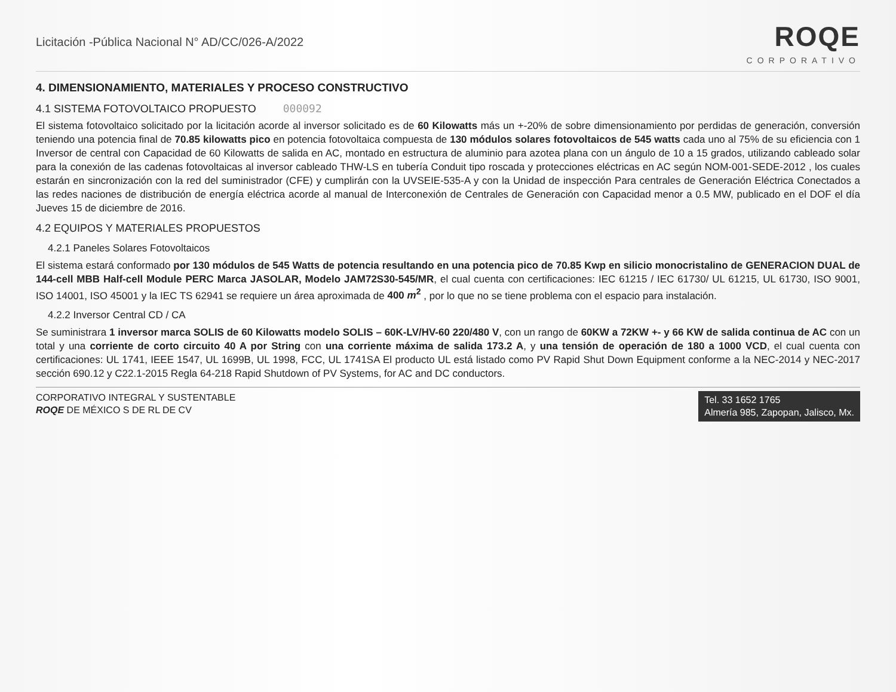Licitación -Pública Nacional N° AD/CC/026-A/2022
ROQE
CORPORATIVO
4. DIMENSIONAMIENTO, MATERIALES Y PROCESO CONSTRUCTIVO
4.1 SISTEMA FOTOVOLTAICO PROPUESTO 000092
El sistema fotovoltaico solicitado por la licitación acorde al inversor solicitado es de 60 Kilowatts más un +-20% de sobre dimensionamiento por perdidas de generación, conversión teniendo una potencia final de 70.85 kilowatts pico en potencia fotovoltaica compuesta de 130 módulos solares fotovoltaicos de 545 watts cada uno al 75% de su eficiencia con 1 Inversor de central con Capacidad de 60 Kilowatts de salida en AC, montado en estructura de aluminio para azotea plana con un ángulo de 10 a 15 grados, utilizando cableado solar para la conexión de las cadenas fotovoltaicas al inversor cableado THW-LS en tubería Conduit tipo roscada y protecciones eléctricas en AC según NOM-001-SEDE-2012 , los cuales estarán en sincronización con la red del suministrador (CFE) y cumplirán con la UVSEIE-535-A y con la Unidad de inspección Para centrales de Generación Eléctrica Conectados a las redes naciones de distribución de energía eléctrica acorde al manual de Interconexión de Centrales de Generación con Capacidad menor a 0.5 MW, publicado en el DOF el día Jueves 15 de diciembre de 2016.
4.2 EQUIPOS Y MATERIALES PROPUESTOS
4.2.1 Paneles Solares Fotovoltaicos
El sistema estará conformado por 130 módulos de 545 Watts de potencia resultando en una potencia pico de 70.85 Kwp en silicio monocristalino de GENERACION DUAL de 144-cell MBB Half-cell Module PERC Marca JASOLAR, Modelo JAM72S30-545/MR, el cual cuenta con certificaciones: IEC 61215 / IEC 61730/ UL 61215, UL 61730, ISO 9001, ISO 14001, ISO 45001 y la IEC TS 62941 se requiere un área aproximada de 400 m<sup>2</sup> , por lo que no se tiene problema con el espacio para instalación.
4.2.2 Inversor Central CD / CA
Se suministrara 1 inversor marca SOLIS de 60 Kilowatts modelo SOLIS – 60K-LV/HV-60 220/480 V, con un rango de 60KW a 72KW +- y 66 KW de salida continua de AC con un total y una corriente de corto circuito 40 A por String con una corriente máxima de salida 173.2 A, y una tensión de operación de 180 a 1000 VCD, el cual cuenta con certificaciones: UL 1741, IEEE 1547, UL 1699B, UL 1998, FCC, UL 1741SA El producto UL está listado como PV Rapid Shut Down Equipment conforme a la NEC-2014 y NEC-2017 sección 690.12 y C22.1-2015 Regla 64-218 Rapid Shutdown of PV Systems, for AC and DC conductors.
CORPORATIVO INTEGRAL Y SUSTENTABLE
ROQE DE MÉXICO S DE RL DE CV
Tel. 33 1652 1765
Almería 985, Zapopan, Jalisco, Mx.